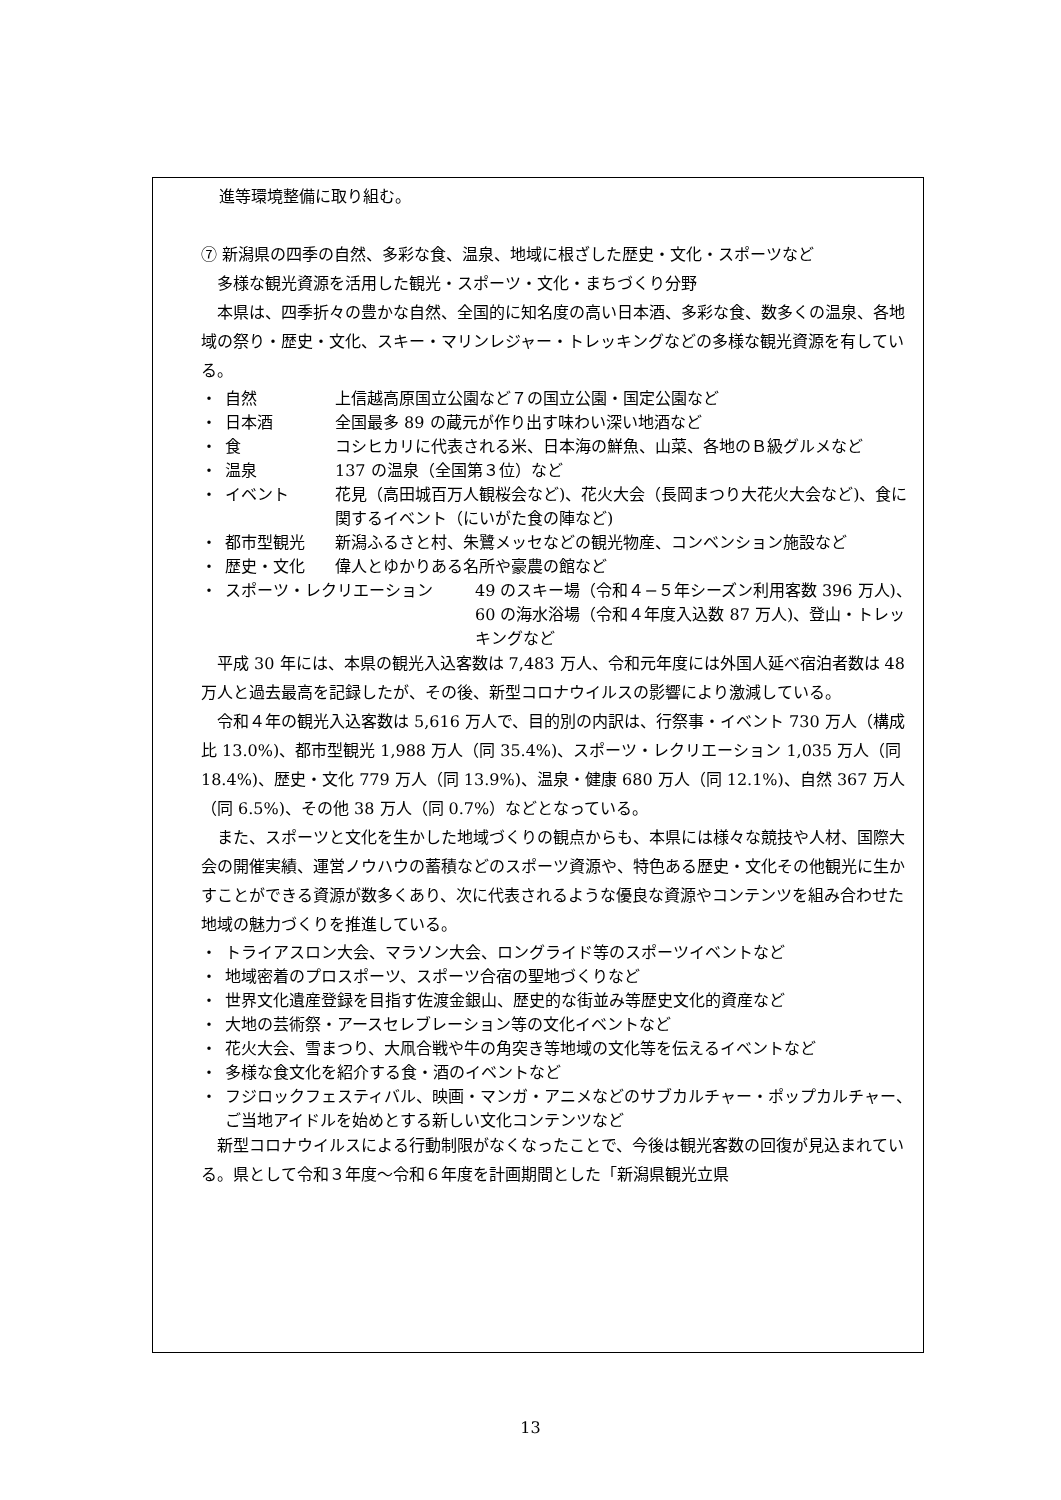進等環境整備に取り組む。
⑦ 新潟県の四季の自然、多彩な食、温泉、地域に根ざした歴史・文化・スポーツなど
　多様な観光資源を活用した観光・スポーツ・文化・まちづくり分野
　本県は、四季折々の豊かな自然、全国的に知名度の高い日本酒、多彩な食、数多くの温泉、各地域の祭り・歴史・文化、スキー・マリンレジャー・トレッキングなどの多様な観光資源を有している。
・ 自然 上信越高原国立公園など７の国立公園・国定公園など
・ 日本酒 全国最多 89 の蔵元が作り出す味わい深い地酒など
・ 食 コシヒカリに代表される米、日本海の鮮魚、山菜、各地のＢ級グルメなど
・ 温泉 137 の温泉（全国第３位）など
・ イベント 花見（高田城百万人観桜会など)、花火大会（長岡まつり大花火大会など)、食に関するイベント（にいがた食の陣など)
・ 都市型観光 新潟ふるさと村、朱鷺メッセなどの観光物産、コンベンション施設など
・ 歴史・文化 偉人とゆかりある名所や豪農の館など
・ スポーツ・レクリエーション 49 のスキー場（令和４−５年シーズン利用客数 396 万人)、60 の海水浴場（令和４年度入込数 87 万人)、登山・トレッキングなど
平成 30 年には、本県の観光入込客数は 7,483 万人、令和元年度には外国人延べ宿泊者数は 48 万人と過去最高を記録したが、その後、新型コロナウイルスの影響により激減している。
令和４年の観光入込客数は 5,616 万人で、目的別の内訳は、行祭事・イベント 730 万人（構成比 13.0%)、都市型観光 1,988 万人（同 35.4%)、スポーツ・レクリエーション 1,035 万人（同 18.4%)、歴史・文化 779 万人（同 13.9%)、温泉・健康 680 万人（同 12.1%)、自然 367 万人（同 6.5%)、その他 38 万人（同 0.7%）などとなっている。
また、スポーツと文化を生かした地域づくりの観点からも、本県には様々な競技や人材、国際大会の開催実績、運営ノウハウの蓄積などのスポーツ資源や、特色ある歴史・文化その他観光に生かすことができる資源が数多くあり、次に代表されるような優良な資源やコンテンツを組み合わせた地域の魅力づくりを推進している。
・ トライアスロン大会、マラソン大会、ロングライド等のスポーツイベントなど
・ 地域密着のプロスポーツ、スポーツ合宿の聖地づくりなど
・ 世界文化遺産登録を目指す佐渡金銀山、歴史的な街並み等歴史文化的資産など
・ 大地の芸術祭・アースセレブレーション等の文化イベントなど
・ 花火大会、雪まつり、大凧合戦や牛の角突き等地域の文化等を伝えるイベントなど
・ 多様な食文化を紹介する食・酒のイベントなど
・ フジロックフェスティバル、映画・マンガ・アニメなどのサブカルチャー・ポップカルチャー、ご当地アイドルを始めとする新しい文化コンテンツなど
新型コロナウイルスによる行動制限がなくなったことで、今後は観光客数の回復が見込まれている。県として令和３年度～令和６年度を計画期間とした「新潟県観光立県
13